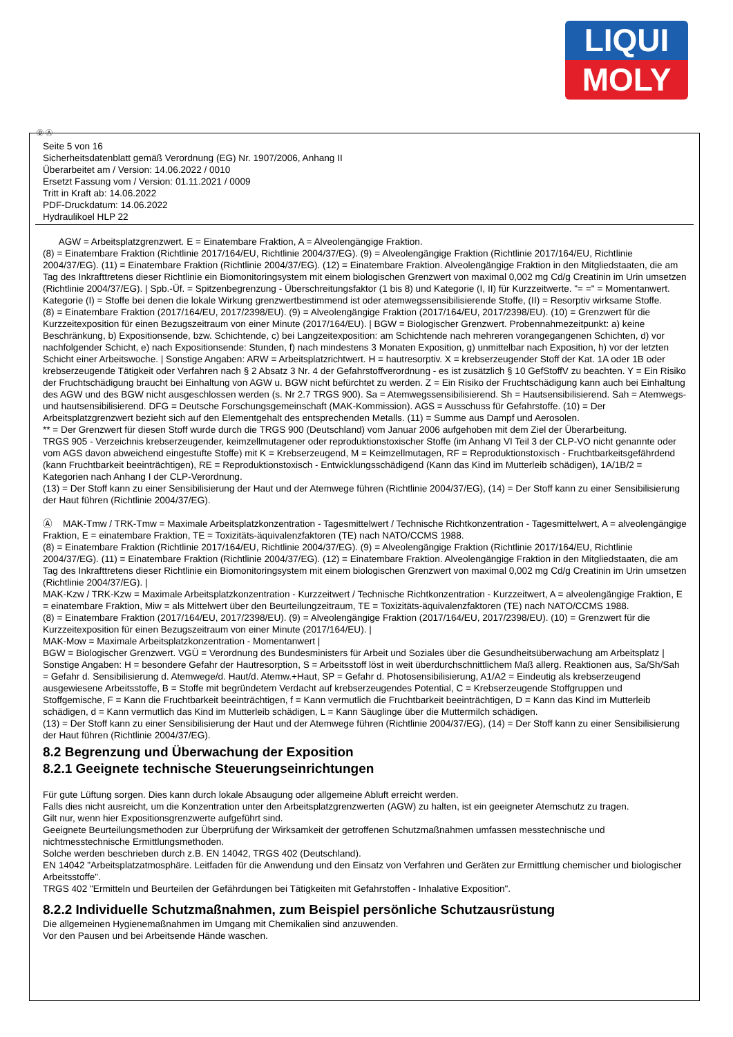LIQUI
MOLY
Ⓓ Ⓐ
Seite 5 von 16
Sicherheitsdatenblatt gemäß Verordnung (EG) Nr. 1907/2006, Anhang II
Überarbeitet am / Version: 14.06.2022 / 0010
Ersetzt Fassung vom / Version: 01.11.2021 / 0009
Tritt in Kraft ab: 14.06.2022
PDF-Druckdatum: 14.06.2022
Hydraulikoel HLP 22
AGW = Arbeitsplatzgrenzwert. E = Einatembare Fraktion, A = Alveolengängige Fraktion.
(8) = Einatembare Fraktion (Richtlinie 2017/164/EU, Richtlinie 2004/37/EG). (9) = Alveolengängige Fraktion (Richtlinie 2017/164/EU, Richtlinie 2004/37/EG). (11) = Einatembare Fraktion (Richtlinie 2004/37/EG). (12) = Einatembare Fraktion. Alveolengängige Fraktion in den Mitgliedstaaten, die am Tag des Inkrafttretens dieser Richtlinie ein Biomonitoringsystem mit einem biologischen Grenzwert von maximal 0,002 mg Cd/g Creatinin im Urin umsetzen (Richtlinie 2004/37/EG). | Spb.-Üf. = Spitzenbegrenzung - Überschreitungsfaktor (1 bis 8) und Kategorie (I, II) für Kurzzeitwerte. "= =" = Momentanwert. Kategorie (I) = Stoffe bei denen die lokale Wirkung grenzwertbestimmend ist oder atemwegssensibilisierende Stoffe, (II) = Resorptiv wirksame Stoffe.
(8) = Einatembare Fraktion (2017/164/EU, 2017/2398/EU). (9) = Alveolengängige Fraktion (2017/164/EU, 2017/2398/EU). (10) = Grenzwert für die Kurzzeitexposition für einen Bezugszeitraum von einer Minute (2017/164/EU). | BGW = Biologischer Grenzwert. Probennahmezeitpunkt: a) keine Beschränkung, b) Expositionsende, bzw. Schichtende, c) bei Langzeitexposition: am Schichtende nach mehreren vorangegangenen Schichten, d) vor nachfolgender Schicht, e) nach Expositionsende: Stunden, f) nach mindestens 3 Monaten Exposition, g) unmittelbar nach Exposition, h) vor der letzten Schicht einer Arbeitswoche. | Sonstige Angaben: ARW = Arbeitsplatzrichtwert. H = hautresorptiv. X = krebserzeugender Stoff der Kat. 1A oder 1B oder krebserzeugende Tätigkeit oder Verfahren nach § 2 Absatz 3 Nr. 4 der Gefahrstoffverordnung - es ist zusätzlich § 10 GefStoffV zu beachten. Y = Ein Risiko der Fruchtschädigung braucht bei Einhaltung von AGW u. BGW nicht befürchtet zu werden. Z = Ein Risiko der Fruchtschädigung kann auch bei Einhaltung des AGW und des BGW nicht ausgeschlossen werden (s. Nr 2.7 TRGS 900). Sa = Atemwegssensibilisierend. Sh = Hautsensibilisierend. Sah = Atemwegs- und hautsensibilisierend. DFG = Deutsche Forschungsgemeinschaft (MAK-Kommission). AGS = Ausschuss für Gefahrstoffe. (10) = Der Arbeitsplatzgrenzwert bezieht sich auf den Elementgehalt des entsprechenden Metalls. (11) = Summe aus Dampf und Aerosolen.
** = Der Grenzwert für diesen Stoff wurde durch die TRGS 900 (Deutschland) vom Januar 2006 aufgehoben mit dem Ziel der Überarbeitung.
TRGS 905 - Verzeichnis krebserzeugender, keimzellmutagener oder reproduktionstoxischer Stoffe (im Anhang VI Teil 3 der CLP-VO nicht genannte oder vom AGS davon abweichend eingestufte Stoffe) mit K = Krebserzeugend, M = Keimzellmutagen, RF = Reproduktionstoxisch - Fruchtbarkeitsgefährdend (kann Fruchtbarkeit beeinträchtigen), RE = Reproduktionstoxisch - Entwicklungsschädigend (Kann das Kind im Mutterleib schädigen), 1A/1B/2 = Kategorien nach Anhang I der CLP-Verordnung.
(13) = Der Stoff kann zu einer Sensibilisierung der Haut und der Atemwege führen (Richtlinie 2004/37/EG), (14) = Der Stoff kann zu einer Sensibilisierung der Haut führen (Richtlinie 2004/37/EG).
Ⓐ MAK-Tmw / TRK-Tmw = Maximale Arbeitsplatzkonzentration - Tagesmittelwert / Technische Richtkonzentration - Tagesmittelwert, A = alveolengängige Fraktion, E = einatembare Fraktion, TE = Toxizitäts-äquivalenzfaktoren (TE) nach NATO/CCMS 1988.
(8) = Einatembare Fraktion (Richtlinie 2017/164/EU, Richtlinie 2004/37/EG). (9) = Alveolengängige Fraktion (Richtlinie 2017/164/EU, Richtlinie 2004/37/EG). (11) = Einatembare Fraktion (Richtlinie 2004/37/EG). (12) = Einatembare Fraktion. Alveolengängige Fraktion in den Mitgliedstaaten, die am Tag des Inkrafttretens dieser Richtlinie ein Biomonitoringsystem mit einem biologischen Grenzwert von maximal 0,002 mg Cd/g Creatinin im Urin umsetzen (Richtlinie 2004/37/EG). |
MAK-Kzw / TRK-Kzw = Maximale Arbeitsplatzkonzentration - Kurzzeitwert / Technische Richtkonzentration - Kurzzeitwert, A = alveolengängige Fraktion, E = einatembare Fraktion, Miw = als Mittelwert über den Beurteilungzeitraum, TE = Toxizitäts-äquivalenzfaktoren (TE) nach NATO/CCMS 1988.
(8) = Einatembare Fraktion (2017/164/EU, 2017/2398/EU). (9) = Alveolengängige Fraktion (2017/164/EU, 2017/2398/EU). (10) = Grenzwert für die Kurzzeitexposition für einen Bezugszeitraum von einer Minute (2017/164/EU). |
MAK-Mow = Maximale Arbeitsplatzkonzentration - Momentanwert |
BGW = Biologischer Grenzwert. VGÜ = Verordnung des Bundesministers für Arbeit und Soziales über die Gesundheitsüberwachung am Arbeitsplatz |
Sonstige Angaben: H = besondere Gefahr der Hautresorption, S = Arbeitsstoff löst in weit überdurchschnittlichem Maß allerg. Reaktionen aus, Sa/Sh/Sah = Gefahr d. Sensibilisierung d. Atemwege/d. Haut/d. Atemw.+Haut, SP = Gefahr d. Photosensibilisierung, A1/A2 = Eindeutig als krebserzeugend ausgewiesene Arbeitsstoffe, B = Stoffe mit begründetem Verdacht auf krebserzeugendes Potential, C = Krebserzeugende Stoffgruppen und Stoffgemische, F = Kann die Fruchtbarkeit beeinträchtigen, f = Kann vermutlich die Fruchtbarkeit beeinträchtigen, D = Kann das Kind im Mutterleib schädigen, d = Kann vermutlich das Kind im Mutterleib schädigen, L = Kann Säuglinge über die Muttermilch schädigen.
(13) = Der Stoff kann zu einer Sensibilisierung der Haut und der Atemwege führen (Richtlinie 2004/37/EG), (14) = Der Stoff kann zu einer Sensibilisierung der Haut führen (Richtlinie 2004/37/EG).
8.2 Begrenzung und Überwachung der Exposition
8.2.1 Geeignete technische Steuerungseinrichtungen
Für gute Lüftung sorgen. Dies kann durch lokale Absaugung oder allgemeine Abluft erreicht werden.
Falls dies nicht ausreicht, um die Konzentration unter den Arbeitsplatzgrenzwerten (AGW) zu halten, ist ein geeigneter Atemschutz zu tragen.
Gilt nur, wenn hier Expositionsgrenzwerte aufgeführt sind.
Geeignete Beurteilungsmethoden zur Überprüfung der Wirksamkeit der getroffenen Schutzmaßnahmen umfassen messtechnische und nichtmesstechnische Ermittlungsmethoden.
Solche werden beschrieben durch z.B. EN 14042, TRGS 402 (Deutschland).
EN 14042 "Arbeitsplatzatmosphäre. Leitfaden für die Anwendung und den Einsatz von Verfahren und Geräten zur Ermittlung chemischer und biologischer Arbeitsstoffe".
TRGS 402 "Ermitteln und Beurteilen der Gefährdungen bei Tätigkeiten mit Gefahrstoffen - Inhalative Exposition".
8.2.2 Individuelle Schutzmaßnahmen, zum Beispiel persönliche Schutzausrüstung
Die allgemeinen Hygienemaßnahmen im Umgang mit Chemikalien sind anzuwenden.
Vor den Pausen und bei Arbeitsende Hände waschen.